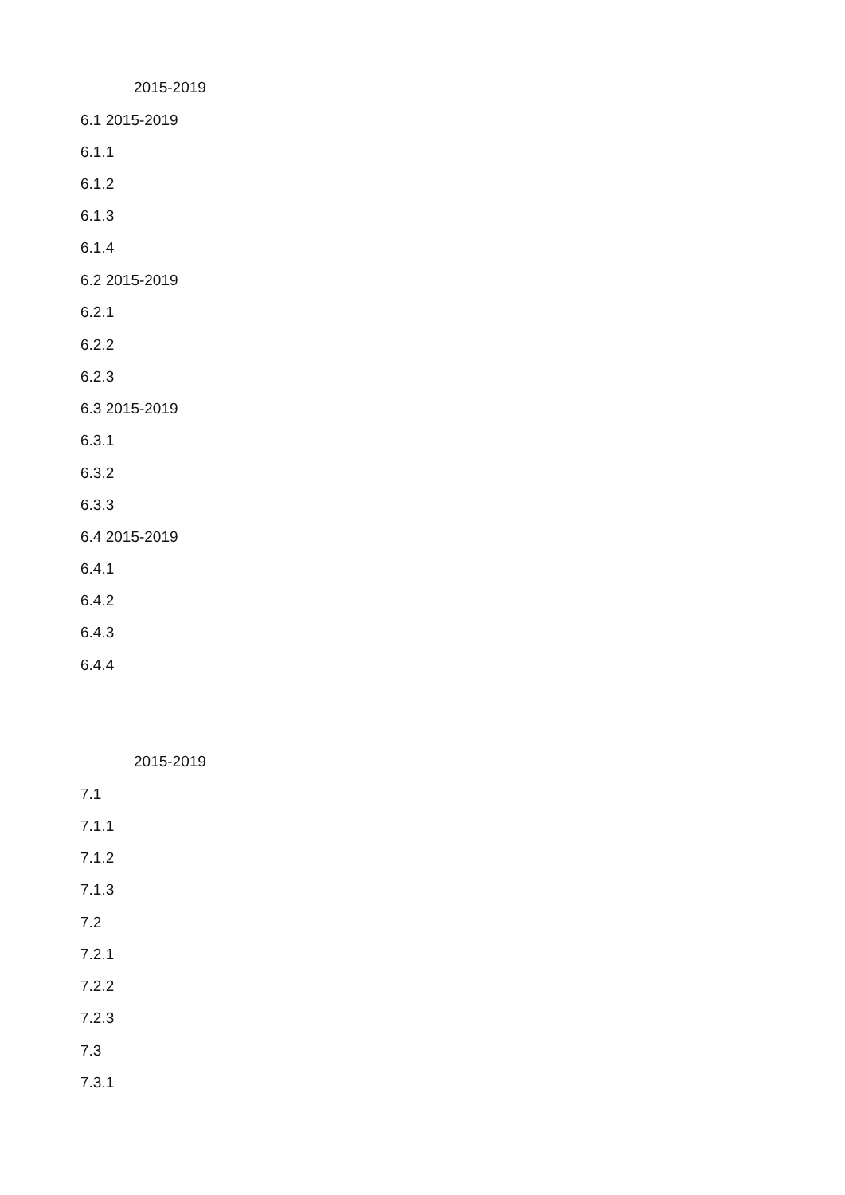2015-2019
6.1 2015-2019
6.1.1
6.1.2
6.1.3
6.1.4
6.2 2015-2019
6.2.1
6.2.2
6.2.3
6.3 2015-2019
6.3.1
6.3.2
6.3.3
6.4 2015-2019
6.4.1
6.4.2
6.4.3
6.4.4
2015-2019
7.1
7.1.1
7.1.2
7.1.3
7.2
7.2.1
7.2.2
7.2.3
7.3
7.3.1